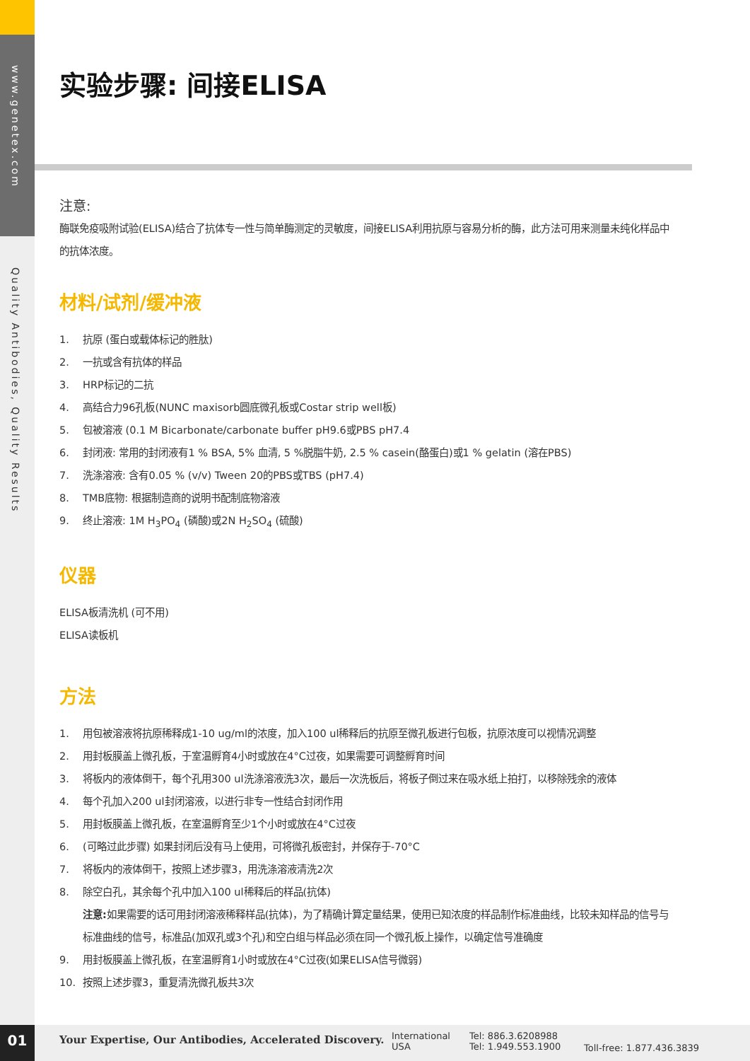www.genetex.com
Quality Antibodies, Quality Results
实验步骤: 间接ELISA
注意:
酶联免疫吸附试验(ELISA)结合了抗体专一性与简单酶测定的灵敏度，间接ELISA利用抗原与容易分析的酶，此方法可用来测量未纯化样品中的抗体浓度。
材料/试剂/缓冲液
1. 抗原 (蛋白或载体标记的胜肽)
2. 一抗或含有抗体的样品
3. HRP标记的二抗
4. 高结合力96孔板(NUNC maxisorb圆底微孔板或Costar strip well板)
5. 包被溶液 (0.1 M Bicarbonate/carbonate buffer pH9.6或PBS pH7.4
6. 封闭液: 常用的封闭液有1 % BSA, 5% 血清, 5 %脱脂牛奶, 2.5 % casein(酪蛋白)或1 % gelatin (溶在PBS)
7. 洗涤溶液: 含有0.05 % (v/v) Tween 20的PBS或TBS (pH7.4)
8. TMB底物: 根据制造商的说明书配制底物溶液
9. 终止溶液: 1M H<sub>3</sub>PO<sub>4</sub> (磷酸)或2N H<sub>2</sub>SO<sub>4</sub> (硫酸)
仪器
ELISA板清洗机 (可不用)
ELISA读板机
方法
1. 用包被溶液将抗原稀释成1-10 ug/ml的浓度，加入100 ul稀释后的抗原至微孔板进行包板，抗原浓度可以视情况调整
2. 用封板膜盖上微孔板，于室温孵育4小时或放在4°C过夜，如果需要可调整孵育时间
3. 将板内的液体倒干，每个孔用300 ul洗涤溶液洗3次，最后一次洗板后，将板子倒过来在吸水纸上拍打，以移除残余的液体
4. 每个孔加入200 ul封闭溶液，以进行非专一性结合封闭作用
5. 用封板膜盖上微孔板，在室温孵育至少1个小时或放在4°C过夜
6. (可略过此步骤) 如果封闭后没有马上使用，可将微孔板密封，并保存于-70°C
7. 将板内的液体倒干，按照上述步骤3，用洗涤溶液清洗2次
8. 除空白孔，其余每个孔中加入100 ul稀释后的样品(抗体)
注意: 如果需要的话可用封闭溶液稀释样品(抗体)，为了精确计算定量结果，使用已知浓度的样品制作标准曲线，比较未知样品的信号与标准曲线的信号，标准品(加双孔或3个孔)和空白组与样品必须在同一个微孔板上操作，以确定信号准确度
9. 用封板膜盖上微孔板，在室温孵育1小时或放在4°C过夜(如果ELISA信号微弱)
10. 按照上述步骤3，重复清洗微孔板共3次
01
Your Expertise, Our Antibodies, Accelerated Discovery.
International
USA
Tel: 886.3.6208988
Tel: 1.949.553.1900
Toll-free: 1.877.436.3839